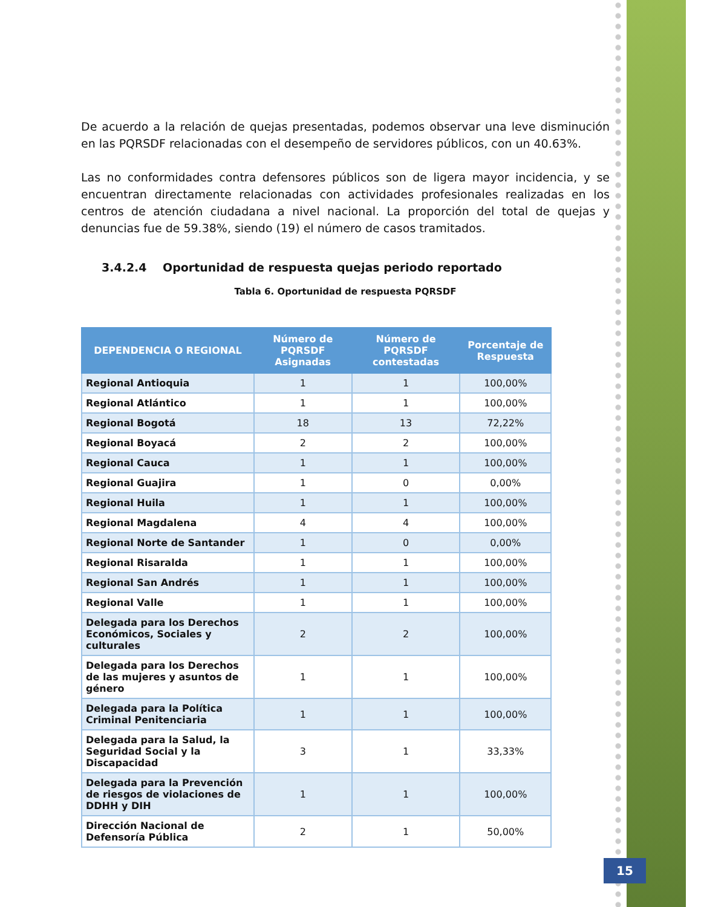De acuerdo a la relación de quejas presentadas, podemos observar una leve disminución en las PQRSDF relacionadas con el desempeño de servidores públicos, con un 40.63%.
Las no conformidades contra defensores públicos son de ligera mayor incidencia, y se encuentran directamente relacionadas con actividades profesionales realizadas en los centros de atención ciudadana a nivel nacional. La proporción del total de quejas y denuncias fue de 59.38%, siendo (19) el número de casos tramitados.
3.4.2.4 Oportunidad de respuesta quejas periodo reportado
Tabla 6. Oportunidad de respuesta PQRSDF
| DEPENDENCIA O REGIONAL | Número de PQRSDF Asignadas | Número de PQRSDF contestadas | Porcentaje de Respuesta |
| --- | --- | --- | --- |
| Regional Antioquia | 1 | 1 | 100,00% |
| Regional Atlántico | 1 | 1 | 100,00% |
| Regional Bogotá | 18 | 13 | 72,22% |
| Regional Boyacá | 2 | 2 | 100,00% |
| Regional Cauca | 1 | 1 | 100,00% |
| Regional Guajira | 1 | 0 | 0,00% |
| Regional Huila | 1 | 1 | 100,00% |
| Regional Magdalena | 4 | 4 | 100,00% |
| Regional Norte de Santander | 1 | 0 | 0,00% |
| Regional Risaralda | 1 | 1 | 100,00% |
| Regional San Andrés | 1 | 1 | 100,00% |
| Regional Valle | 1 | 1 | 100,00% |
| Delegada para los Derechos Económicos, Sociales y culturales | 2 | 2 | 100,00% |
| Delegada para los Derechos de las mujeres y asuntos de género | 1 | 1 | 100,00% |
| Delegada para la Política Criminal Penitenciaria | 1 | 1 | 100,00% |
| Delegada para la Salud, la Seguridad Social y la Discapacidad | 3 | 1 | 33,33% |
| Delegada para la Prevención de riesgos de violaciones de DDHH y DIH | 1 | 1 | 100,00% |
| Dirección Nacional de Defensoría Pública | 2 | 1 | 50,00% |
15